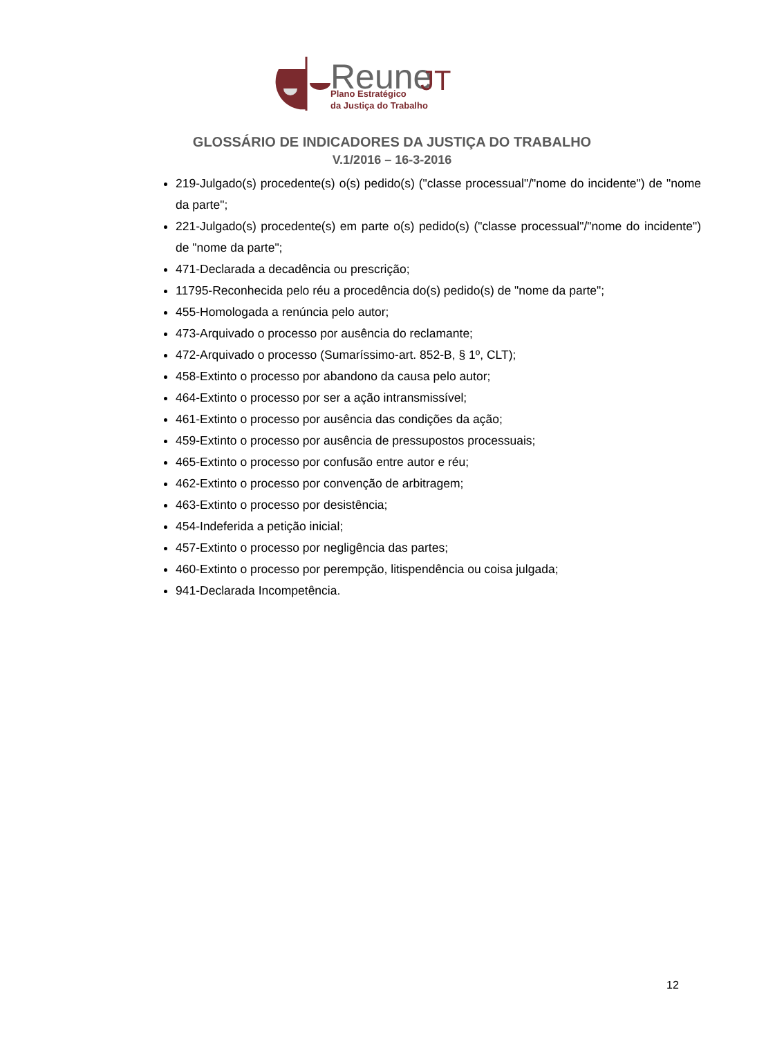Reune
JT
Plano Estratégico
da Justiça do Trabalho
GLOSSÁRIO DE INDICADORES DA JUSTIÇA DO TRABALHO
V.1/2016 – 16-3-2016
219-Julgado(s) procedente(s) o(s) pedido(s) ("classe processual"/"nome do incidente") de "nome da parte";
221-Julgado(s) procedente(s) em parte o(s) pedido(s) ("classe processual"/"nome do incidente") de "nome da parte";
471-Declarada a decadência ou prescrição;
11795-Reconhecida pelo réu a procedência do(s) pedido(s) de "nome da parte";
455-Homologada a renúncia pelo autor;
473-Arquivado o processo por ausência do reclamante;
472-Arquivado o processo (Sumaríssimo-art. 852-B, § 1º, CLT);
458-Extinto o processo por abandono da causa pelo autor;
464-Extinto o processo por ser a ação intransmissível;
461-Extinto o processo por ausência das condições da ação;
459-Extinto o processo por ausência de pressupostos processuais;
465-Extinto o processo por confusão entre autor e réu;
462-Extinto o processo por convenção de arbitragem;
463-Extinto o processo por desistência;
454-Indeferida a petição inicial;
457-Extinto o processo por negligência das partes;
460-Extinto o processo por perempção, litispendência ou coisa julgada;
941-Declarada Incompetência.
12